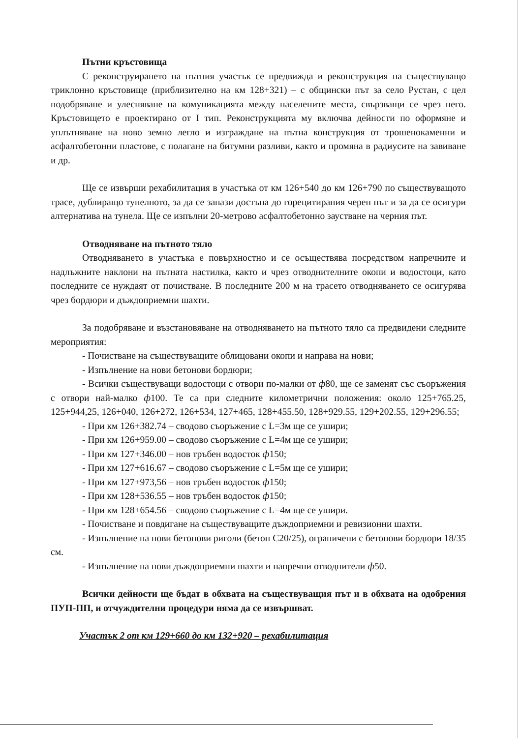Пътни кръстовища
С реконструирането на пътния участък се предвижда и реконструкция на съществуващо триклонно кръстовище (приблизително на км 128+321) – с общински път за село Рустан, с цел подобряване и улесняване на комуникацията между населените места, свързващи се чрез него. Кръстовището е проектирано от I тип. Реконструкцията му включва дейности по оформяне и уплътняване на ново земно легло и изграждане на пътна конструкция от трошенокаменни и асфалтобетонни пластове, с полагане на битумни разливи, както и промяна в радиусите на завиване и др.
Ще се извърши рехабилитация в участъка от км 126+540 до км 126+790 по съществуващото трасе, дублиращо тунелното, за да се запази достъпа до горецитирания черен път и за да се осигури алтернатива на тунела. Ще се изпълни 20-метрово асфалтобетонно заустване на черния път.
Отводняване на пътното тяло
Отводняването в участъка е повърхностно и се осъществява посредством напречните и надлъжните наклони на пътната настилка, както и чрез отводнителните окопи и водостоци, като последните се нуждаят от почистване. В последните 200 м на трасето отводняването се осигурява чрез бордюри и дъждоприемни шахти.
За подобряване и възстановяване на отводняването на пътното тяло са предвидени следните мероприятия:
- Почистване на съществуващите облицовани окопи и направа на нови;
- Изпълнение на нови бетонови бордюри;
- Всички съществуващи водостоци с отвори по-малки от ф80, ще се заменят със съоръжения с отвори най-малко ф100. Те са при следните километрични положения: около 125+765.25, 125+944,25, 126+040, 126+272, 126+534, 127+465, 128+455.50, 128+929.55, 129+202.55, 129+296.55;
- При км 126+382.74 – сводово съоръжение с L=3м ще се ушири;
- При км 126+959.00 – сводово съоръжение с L=4м ще се ушири;
- При км 127+346.00 – нов тръбен водосток ф150;
- При км 127+616.67 – сводово съоръжение с L=5м ще се ушири;
- При км 127+973,56 – нов тръбен водосток ф150;
- При км 128+536.55 – нов тръбен водосток ф150;
- При км 128+654.56 – сводово съоръжение с L=4м ще се ушири.
- Почистване и повдигане на съществуващите дъждоприемни и ревизионни шахти.
- Изпълнение на нови бетонови риголи (бетон C20/25), ограничени с бетонови бордюри 18/35 см.
- Изпълнение на нови дъждоприемни шахти и напречни отводнители ф50.
Всички дейности ще бъдат в обхвата на съществуващия път и в обхвата на одобрения ПУП-ПП, и отчуждителни процедури няма да се извършват.
Участък 2 от км 129+660 до км 132+920 – рехабилитация